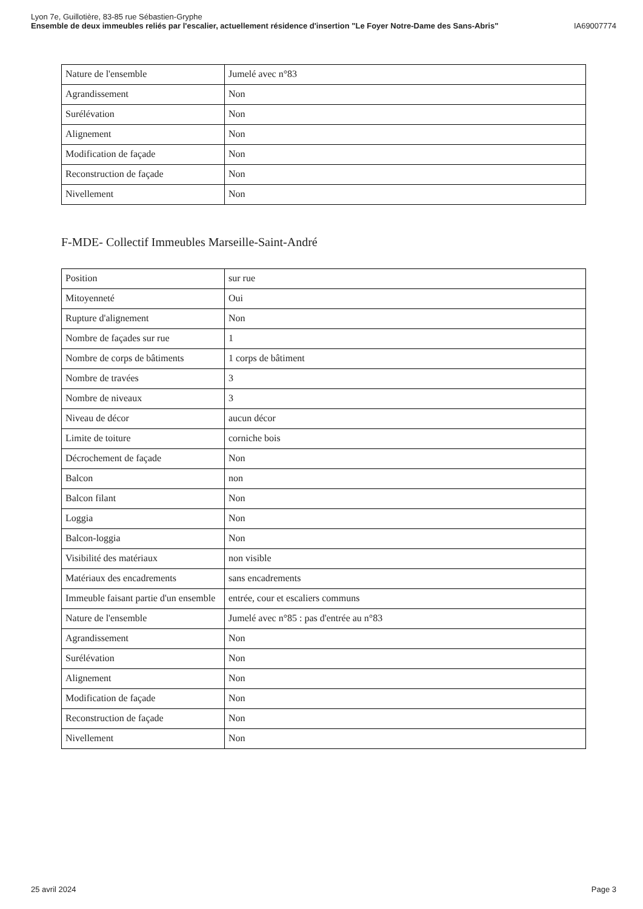Lyon 7e, Guillotière, 83-85 rue Sébastien-Gryphe
Ensemble de deux immeubles reliés par l'escalier, actuellement résidence d'insertion "Le Foyer Notre-Dame des Sans-Abris" IA69007774
| Nature de l'ensemble | Jumelé avec n°83 |
| Agrandissement | Non |
| Surélévation | Non |
| Alignement | Non |
| Modification de façade | Non |
| Reconstruction de façade | Non |
| Nivellement | Non |
F-MDE- Collectif Immeubles Marseille-Saint-André
| Position | sur rue |
| Mitoyenneté | Oui |
| Rupture d'alignement | Non |
| Nombre de façades sur rue | 1 |
| Nombre de corps de bâtiments | 1 corps de bâtiment |
| Nombre de travées | 3 |
| Nombre de niveaux | 3 |
| Niveau de décor | aucun décor |
| Limite de toiture | corniche bois |
| Décrochement de façade | Non |
| Balcon | non |
| Balcon filant | Non |
| Loggia | Non |
| Balcon-loggia | Non |
| Visibilité des matériaux | non visible |
| Matériaux des encadrements | sans encadrements |
| Immeuble faisant partie d'un ensemble | entrée, cour et escaliers communs |
| Nature de l'ensemble | Jumelé avec n°85 : pas d'entrée au n°83 |
| Agrandissement | Non |
| Surélévation | Non |
| Alignement | Non |
| Modification de façade | Non |
| Reconstruction de façade | Non |
| Nivellement | Non |
25 avril 2024 Page 3